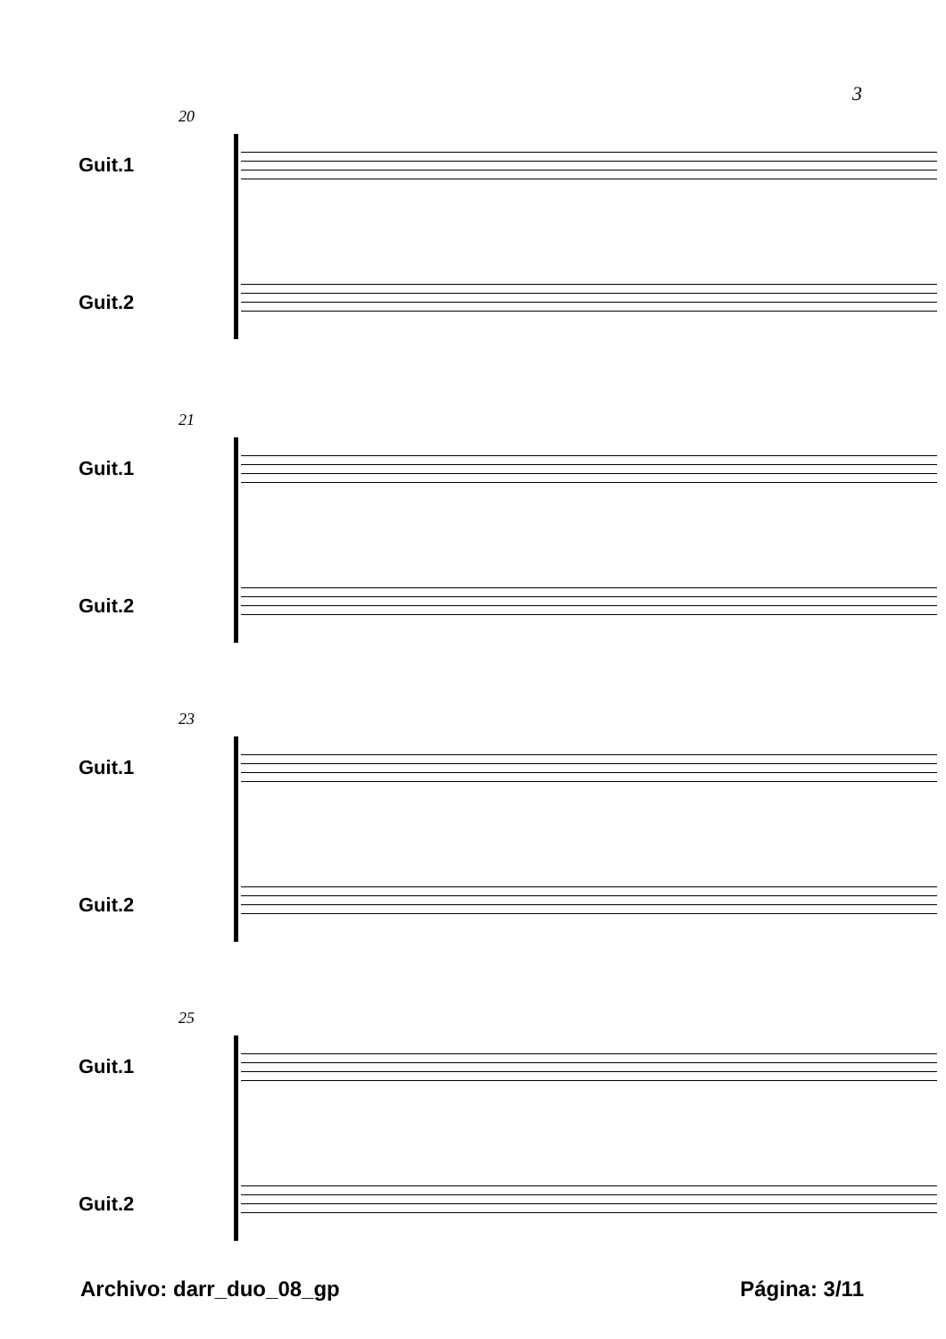3
20
Guit.1
Guit.2
21
Guit.1
Guit.2
23
Guit.1
Guit.2
25
Guit.1
Guit.2
Archivo: darr_duo_08_gp Página: 3/11